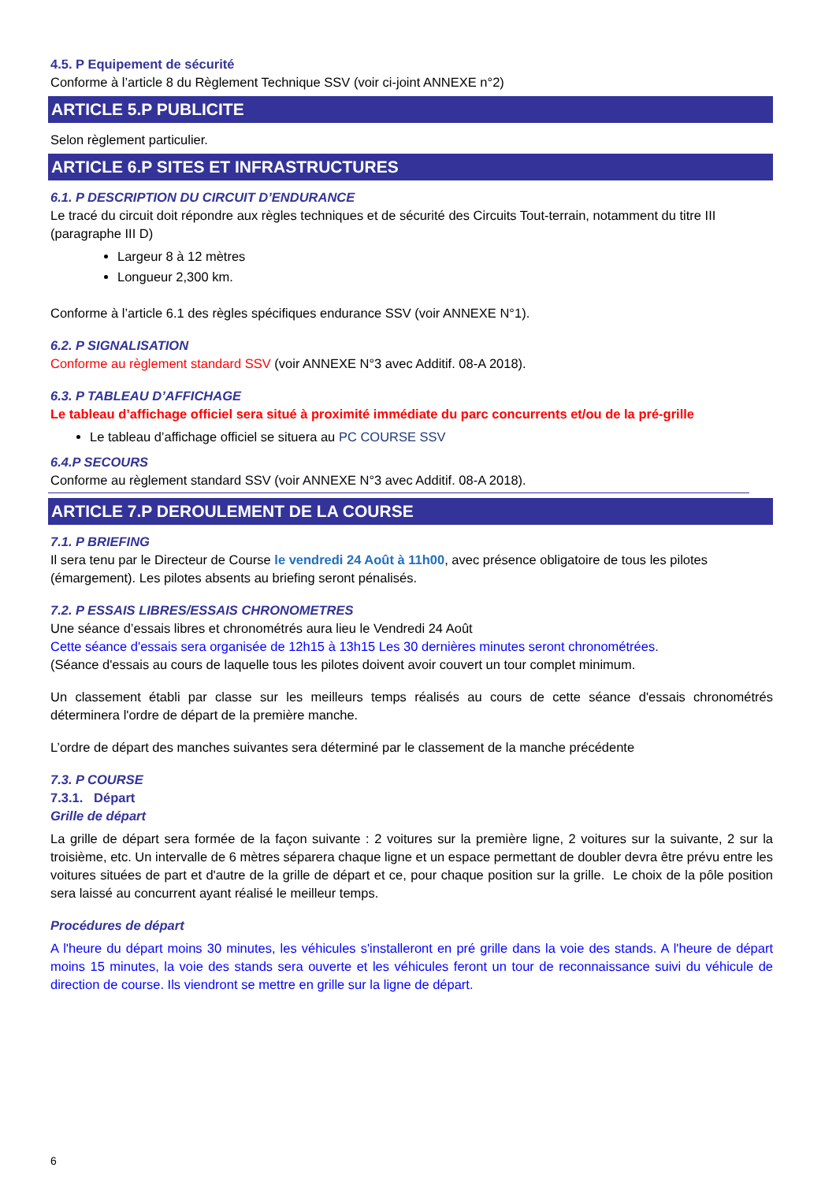4.5. P Equipement de sécurité
Conforme à l’article 8 du Règlement Technique SSV (voir ci-joint ANNEXE n°2)
ARTICLE 5.P PUBLICITE
Selon règlement particulier.
ARTICLE 6.P SITES ET INFRASTRUCTURES
6.1. P DESCRIPTION DU CIRCUIT D’ENDURANCE
Le tracé du circuit doit répondre aux règles techniques et de sécurité des Circuits Tout-terrain, notamment du titre III (paragraphe III D)
Largeur 8 à 12 mètres
Longueur 2,300 km.
Conforme à l’article 6.1 des règles spécifiques endurance SSV (voir ANNEXE N°1).
6.2. P SIGNALISATION
Conforme au règlement standard SSV (voir ANNEXE N°3 avec Additif. 08-A 2018).
6.3. P TABLEAU D’AFFICHAGE
Le tableau d’affichage officiel sera situé à proximité immédiate du parc concurrents et/ou de la pré-grille
Le tableau d’affichage officiel se situera au PC COURSE SSV
6.4.P SECOURS
Conforme au règlement standard SSV (voir ANNEXE N°3 avec Additif. 08-A 2018).
ARTICLE 7.P DEROULEMENT DE LA COURSE
7.1. P BRIEFING
Il sera tenu par le Directeur de Course le vendredi 24 Août à 11h00, avec présence obligatoire de tous les pilotes (émargement). Les pilotes absents au briefing seront pénalisés.
7.2. P ESSAIS LIBRES/ESSAIS CHRONOMETRES
Une séance d’essais libres et chronométrés aura lieu le Vendredi 24 Août
Cette séance d'essais sera organisée de 12h15 à 13h15 Les 30 dernières minutes seront chronométrées.
(Séance d'essais au cours de laquelle tous les pilotes doivent avoir couvert un tour complet minimum.
Un classement établi par classe sur les meilleurs temps réalisés au cours de cette séance d'essais chronométrés déterminera l'ordre de départ de la première manche.
L’ordre de départ des manches suivantes sera déterminé par le classement de la manche précédente
7.3. P COURSE
7.3.1. Départ
Grille de départ
La grille de départ sera formée de la façon suivante : 2 voitures sur la première ligne, 2 voitures sur la suivante, 2 sur la troisième, etc. Un intervalle de 6 mètres séparera chaque ligne et un espace permettant de doubler devra être prévu entre les voitures situées de part et d'autre de la grille de départ et ce, pour chaque position sur la grille. Le choix de la pôle position sera laissé au concurrent ayant réalisé le meilleur temps.
Procédures de départ
A l'heure du départ moins 30 minutes, les véhicules s'installeront en pré grille dans la voie des stands. A l'heure de départ moins 15 minutes, la voie des stands sera ouverte et les véhicules feront un tour de reconnaissance suivi du véhicule de direction de course. Ils viendront se mettre en grille sur la ligne de départ.
6